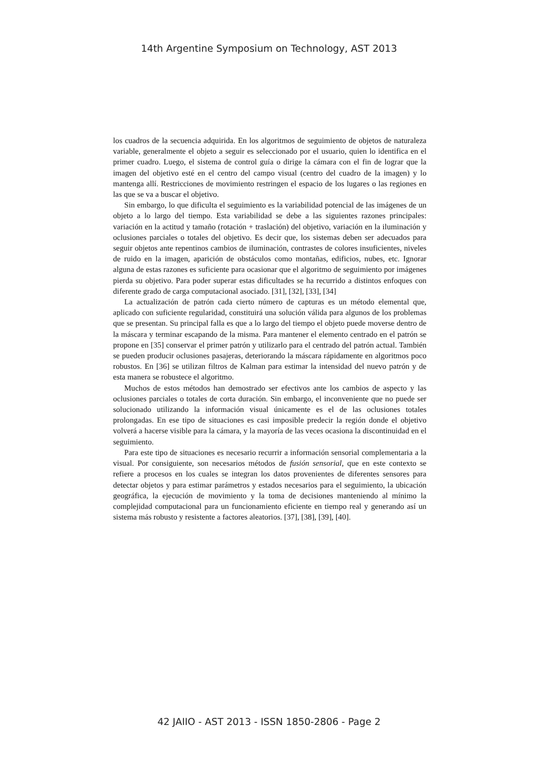14th Argentine Symposium on Technology, AST 2013
los cuadros de la secuencia adquirida. En los algoritmos de seguimiento de objetos de naturaleza variable, generalmente el objeto a seguir es seleccionado por el usuario, quien lo identifica en el primer cuadro. Luego, el sistema de control guía o dirige la cámara con el fin de lograr que la imagen del objetivo esté en el centro del campo visual (centro del cuadro de la imagen) y lo mantenga allí. Restricciones de movimiento restringen el espacio de los lugares o las regiones en las que se va a buscar el objetivo.
Sin embargo, lo que dificulta el seguimiento es la variabilidad potencial de las imágenes de un objeto a lo largo del tiempo. Esta variabilidad se debe a las siguientes razones principales: variación en la actitud y tamaño (rotación + traslación) del objetivo, variación en la iluminación y oclusiones parciales o totales del objetivo. Es decir que, los sistemas deben ser adecuados para seguir objetos ante repentinos cambios de iluminación, contrastes de colores insuficientes, niveles de ruido en la imagen, aparición de obstáculos como montañas, edificios, nubes, etc. Ignorar alguna de estas razones es suficiente para ocasionar que el algoritmo de seguimiento por imágenes pierda su objetivo. Para poder superar estas dificultades se ha recurrido a distintos enfoques con diferente grado de carga computacional asociado. [31], [32], [33], [34]
La actualización de patrón cada cierto número de capturas es un método elemental que, aplicado con suficiente regularidad, constituirá una solución válida para algunos de los problemas que se presentan. Su principal falla es que a lo largo del tiempo el objeto puede moverse dentro de la máscara y terminar escapando de la misma. Para mantener el elemento centrado en el patrón se propone en [35] conservar el primer patrón y utilizarlo para el centrado del patrón actual. También se pueden producir oclusiones pasajeras, deteriorando la máscara rápidamente en algoritmos poco robustos. En [36] se utilizan filtros de Kalman para estimar la intensidad del nuevo patrón y de esta manera se robustece el algoritmo.
Muchos de estos métodos han demostrado ser efectivos ante los cambios de aspecto y las oclusiones parciales o totales de corta duración. Sin embargo, el inconveniente que no puede ser solucionado utilizando la información visual únicamente es el de las oclusiones totales prolongadas. En ese tipo de situaciones es casi imposible predecir la región donde el objetivo volverá a hacerse visible para la cámara, y la mayoría de las veces ocasiona la discontinuidad en el seguimiento.
Para este tipo de situaciones es necesario recurrir a información sensorial complementaria a la visual. Por consiguiente, son necesarios métodos de fusión sensorial, que en este contexto se refiere a procesos en los cuales se integran los datos provenientes de diferentes sensores para detectar objetos y para estimar parámetros y estados necesarios para el seguimiento, la ubicación geográfica, la ejecución de movimiento y la toma de decisiones manteniendo al mínimo la complejidad computacional para un funcionamiento eficiente en tiempo real y generando así un sistema más robusto y resistente a factores aleatorios. [37], [38], [39], [40].
42 JAIIO - AST 2013 - ISSN 1850-2806 - Page 2